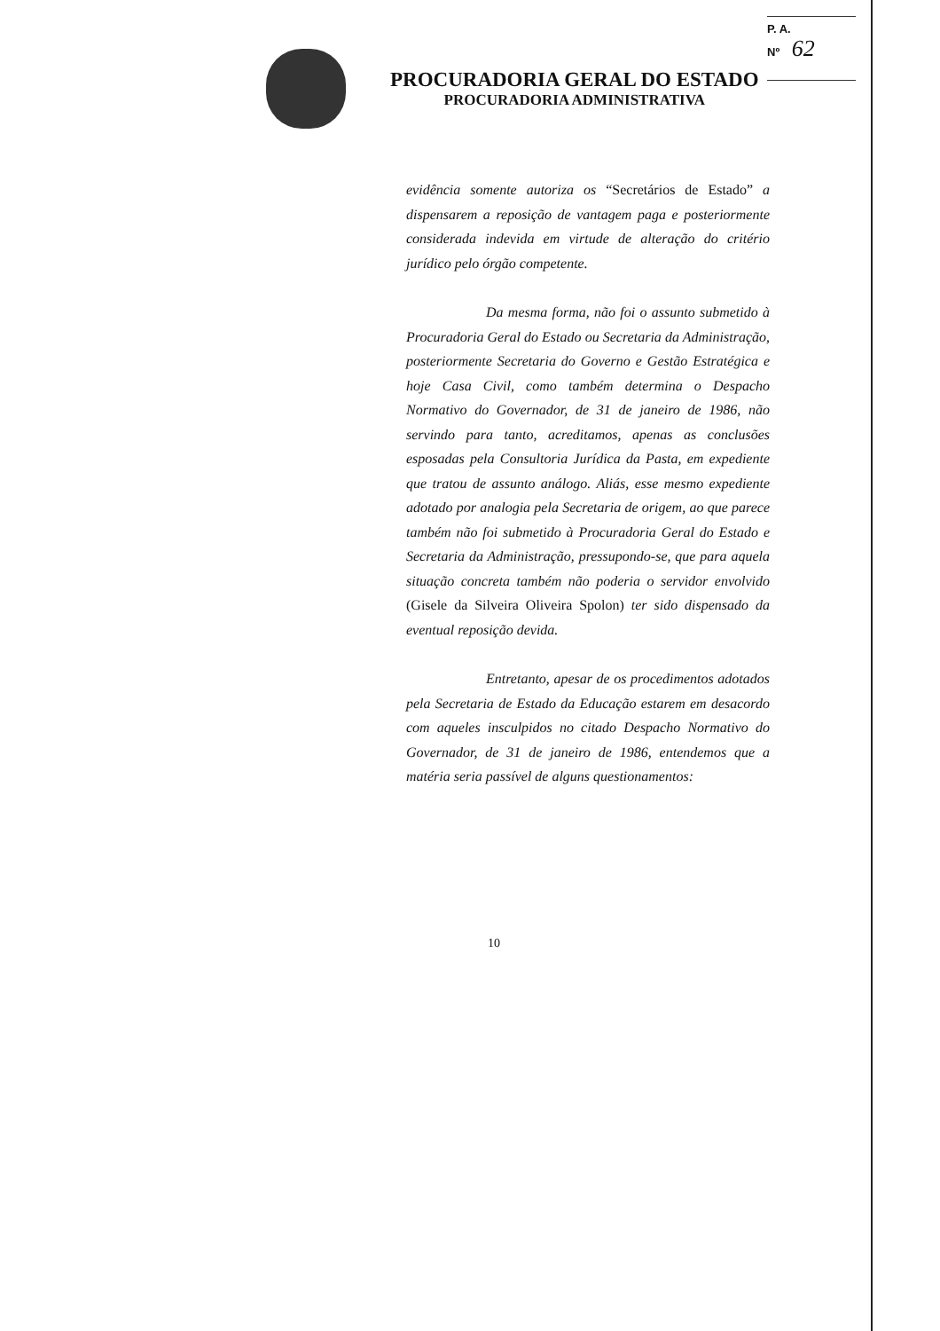P. A.
Nº 62
PROCURADORIA GERAL DO ESTADO
PROCURADORIA ADMINISTRATIVA
evidência somente autoriza os “Secretários de Estado” a dispensarem a reposição de vantagem paga e posteriormente considerada indevida em virtude de alteração do critério jurídico pelo órgão competente.
Da mesma forma, não foi o assunto submetido à Procuradoria Geral do Estado ou Secretaria da Administração, posteriormente Secretaria do Governo e Gestão Estratégica e hoje Casa Civil, como também determina o Despacho Normativo do Governador, de 31 de janeiro de 1986, não servindo para tanto, acreditamos, apenas as conclusões esposadas pela Consultoria Jurídica da Pasta, em expediente que tratou de assunto análogo. Aliás, esse mesmo expediente adotado por analogia pela Secretaria de origem, ao que parece também não foi submetido à Procuradoria Geral do Estado e Secretaria da Administração, pressupondo-se, que para aquela situação concreta também não poderia o servidor envolvido (Gisele da Silveira Oliveira Spolon) ter sido dispensado da eventual reposição devida.
Entretanto, apesar de os procedimentos adotados pela Secretaria de Estado da Educação estarem em desacordo com aqueles insculpidos no citado Despacho Normativo do Governador, de 31 de janeiro de 1986, entendemos que a matéria seria passível de alguns questionamentos:
10